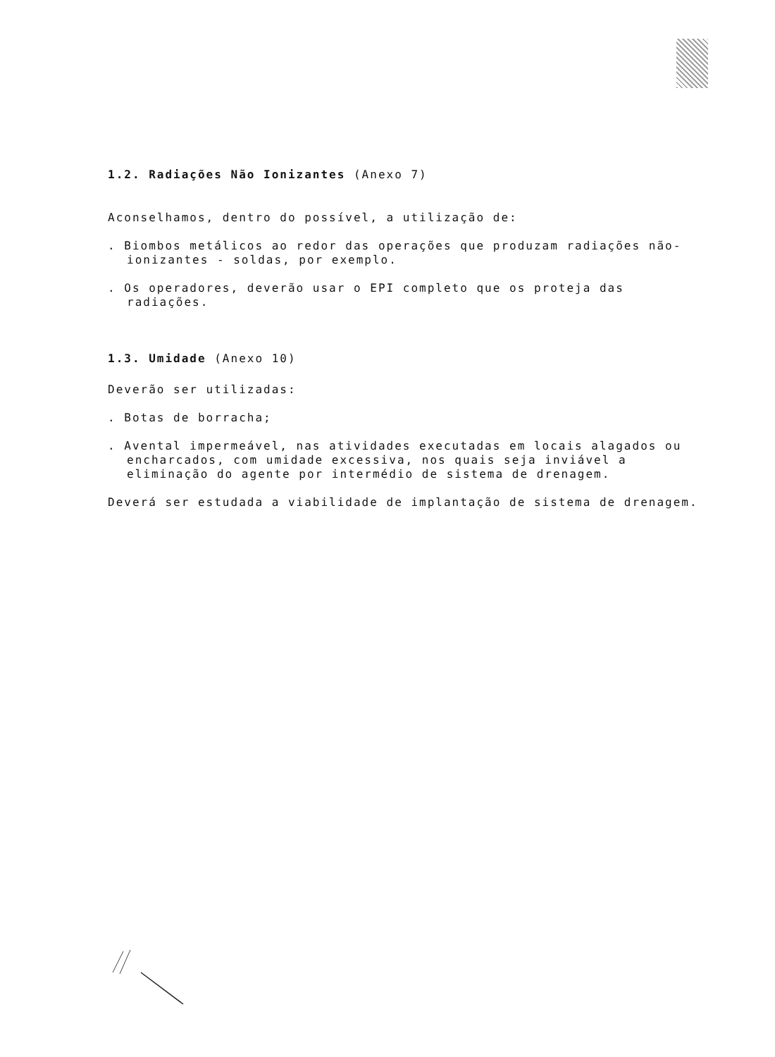1.2. Radiações Não Ionizantes (Anexo 7)
Aconselhamos, dentro do possível, a utilização de:
. Biombos metálicos ao redor das operações que produzam radiações não-ionizantes - soldas, por exemplo.
. Os operadores, deverão usar o EPI completo que os proteja das radiações.
1.3. Umidade (Anexo 10)
Deverão ser utilizadas:
. Botas de borracha;
. Avental impermeável, nas atividades executadas em locais alagados ou encharcados, com umidade excessiva, nos quais seja inviável a eliminação do agente por intermédio de sistema de drenagem.
Deverá ser estudada a viabilidade de implantação de sistema de drenagem.